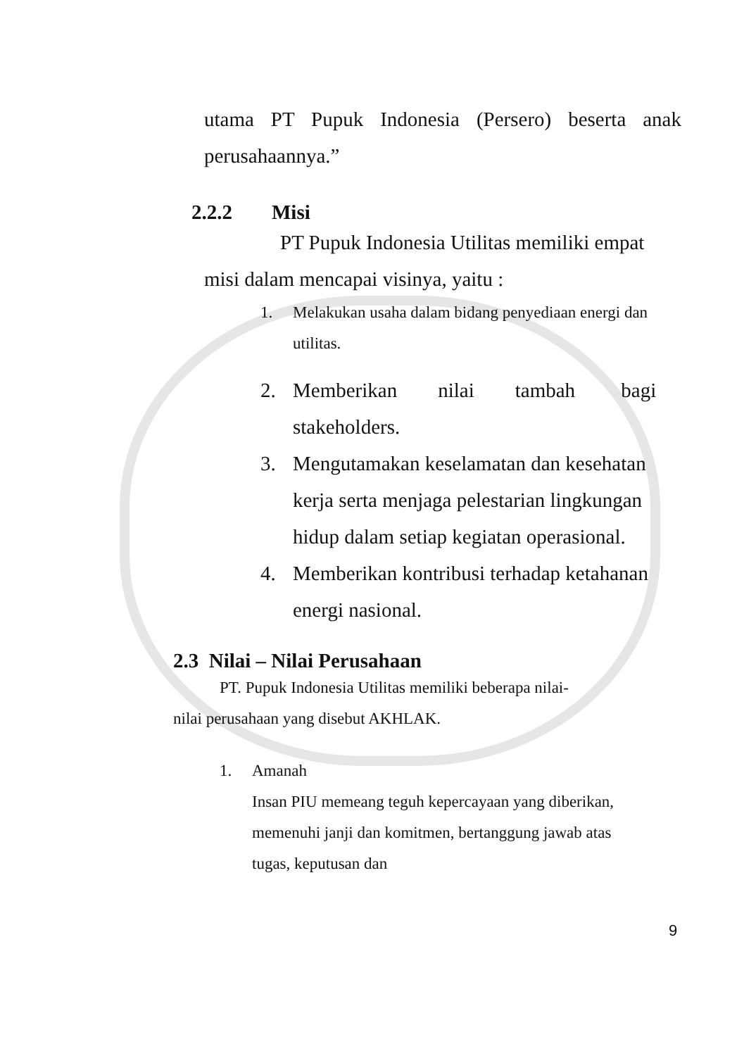utama PT Pupuk Indonesia (Persero) beserta anak
perusahaannya.”
2.2.2 Misi
PT Pupuk Indonesia Utilitas memiliki empat
misi dalam mencapai visinya, yaitu :
1. Melakukan usaha dalam bidang penyediaan energi dan utilitas.
2. Memberikan nilai tambah bagi stakeholders.
3. Mengutamakan keselamatan dan kesehatan kerja serta menjaga pelestarian lingkungan hidup dalam setiap kegiatan operasional.
4. Memberikan kontribusi terhadap ketahanan energi nasional.
2.3 Nilai – Nilai Perusahaan
PT. Pupuk Indonesia Utilitas memiliki beberapa nilai-
nilai perusahaan yang disebut AKHLAK.
1. Amanah
Insan PIU memeang teguh kepercayaan yang diberikan, memenuhi janji dan komitmen, bertanggung jawab atas tugas, keputusan dan
9